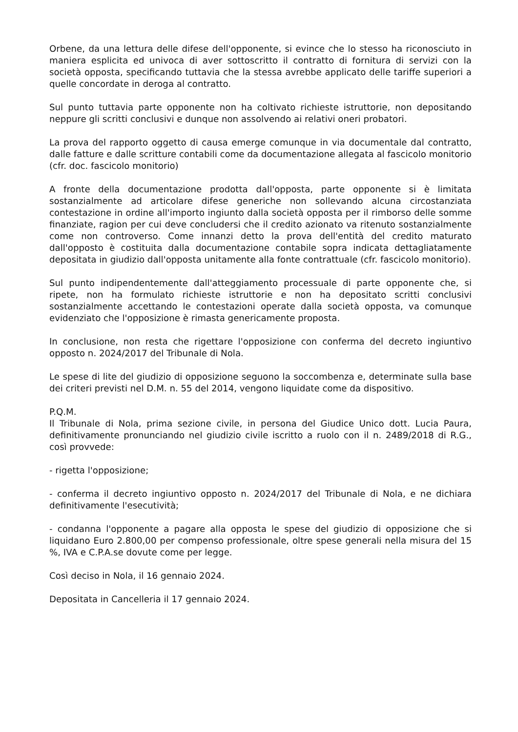Orbene, da una lettura delle difese dell'opponente, si evince che lo stesso ha riconosciuto in maniera esplicita ed univoca di aver sottoscritto il contratto di fornitura di servizi con la società opposta, specificando tuttavia che la stessa avrebbe applicato delle tariffe superiori a quelle concordate in deroga al contratto.
Sul punto tuttavia parte opponente non ha coltivato richieste istruttorie, non depositando neppure gli scritti conclusivi e dunque non assolvendo ai relativi oneri probatori.
La prova del rapporto oggetto di causa emerge comunque in via documentale dal contratto, dalle fatture e dalle scritture contabili come da documentazione allegata al fascicolo monitorio (cfr. doc. fascicolo monitorio)
A fronte della documentazione prodotta dall'opposta, parte opponente si è limitata sostanzialmente ad articolare difese generiche non sollevando alcuna circostanziata contestazione in ordine all'importo ingiunto dalla società opposta per il rimborso delle somme finanziate, ragion per cui deve concludersi che il credito azionato va ritenuto sostanzialmente come non controverso. Come innanzi detto la prova dell'entità del credito maturato dall'opposto è costituita dalla documentazione contabile sopra indicata dettagliatamente depositata in giudizio dall'opposta unitamente alla fonte contrattuale (cfr. fascicolo monitorio).
Sul punto indipendentemente dall'atteggiamento processuale di parte opponente che, si ripete, non ha formulato richieste istruttorie e non ha depositato scritti conclusivi sostanzialmente accettando le contestazioni operate dalla società opposta, va comunque evidenziato che l'opposizione è rimasta genericamente proposta.
In conclusione, non resta che rigettare l'opposizione con conferma del decreto ingiuntivo opposto n. 2024/2017 del Tribunale di Nola.
Le spese di lite del giudizio di opposizione seguono la soccombenza e, determinate sulla base dei criteri previsti nel D.M. n. 55 del 2014, vengono liquidate come da dispositivo.
P.Q.M.
Il Tribunale di Nola, prima sezione civile, in persona del Giudice Unico dott. Lucia Paura, definitivamente pronunciando nel giudizio civile iscritto a ruolo con il n. 2489/2018 di R.G., così provvede:
- rigetta l'opposizione;
- conferma il decreto ingiuntivo opposto n. 2024/2017 del Tribunale di Nola, e ne dichiara definitivamente l'esecutività;
- condanna l'opponente a pagare alla opposta le spese del giudizio di opposizione che si liquidano Euro 2.800,00 per compenso professionale, oltre spese generali nella misura del 15 %, IVA e C.P.A.se dovute come per legge.
Così deciso in Nola, il 16 gennaio 2024.
Depositata in Cancelleria il 17 gennaio 2024.